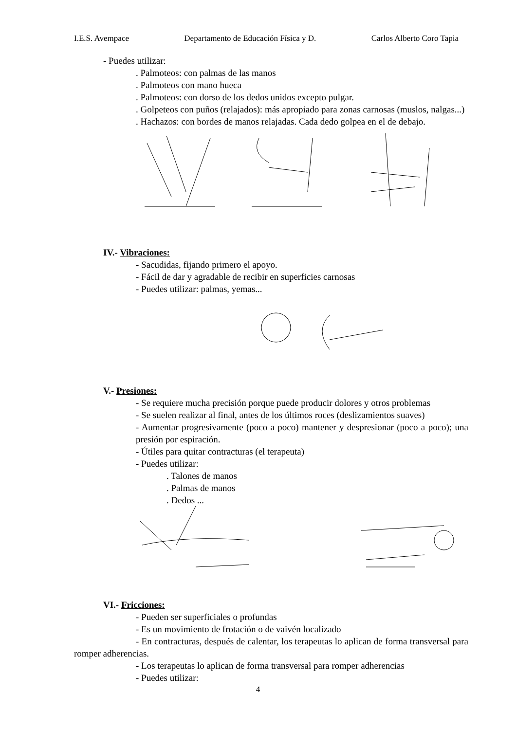I.E.S. Avempace Departamento de Educación Física y D. Carlos Alberto Coro Tapia
- Puedes utilizar:
. Palmoteos: con palmas de las manos
. Palmoteos con mano hueca
. Palmoteos: con dorso de los dedos unidos excepto pulgar.
. Golpeteos con puños (relajados): más apropiado para zonas carnosas (muslos, nalgas...)
. Hachazos: con bordes de manos relajadas. Cada dedo golpea en el de debajo.
IV.- Vibraciones:
- Sacudidas, fijando primero el apoyo.
- Fácil de dar y agradable de recibir en superficies carnosas
- Puedes utilizar: palmas, yemas...
V.- Presiones:
- Se requiere mucha precisión porque puede producir dolores y otros problemas
- Se suelen realizar al final, antes de los últimos roces (deslizamientos suaves)
- Aumentar progresivamente (poco a poco) mantener y despresionar (poco a poco); una presión por espiración.
- Útiles para quitar contracturas (el terapeuta)
- Puedes utilizar:
. Talones de manos
. Palmas de manos
. Dedos ...
VI.- Fricciones:
- Pueden ser superficiales o profundas
- Es un movimiento de frotación o de vaivén localizado
- En contracturas, después de calentar, los terapeutas lo aplican de forma transversal para romper adherencias.
- Los terapeutas lo aplican de forma transversal para romper adherencias
- Puedes utilizar:
4